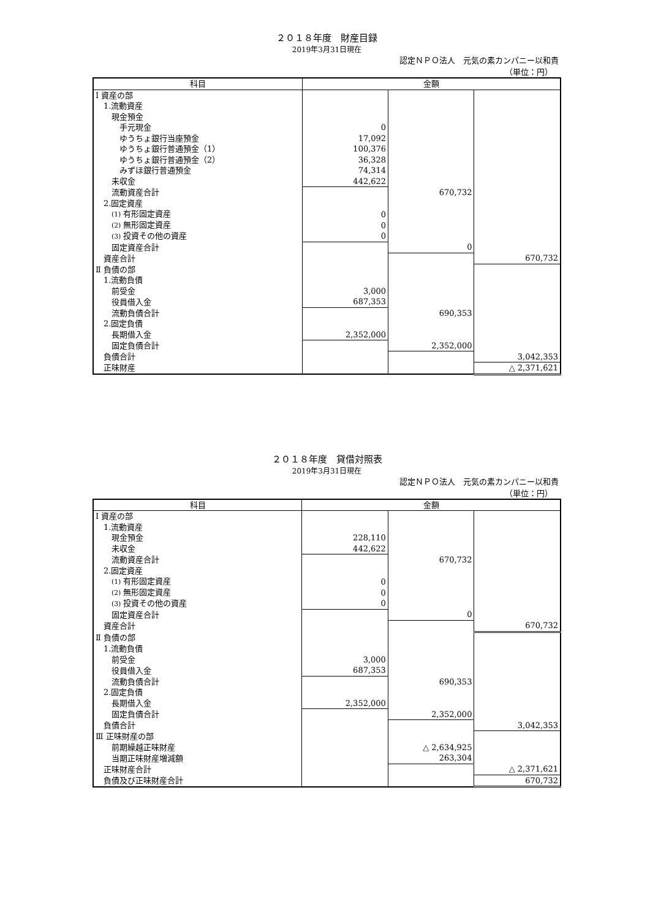２０１８年度　財産目録
2019年3月31日現在
認定ＮＰＯ法人　元気の素カンパニー以和貴
（単位：円）
| 科目 | 金額 | | |
| --- | --- | --- | --- |
| Ⅰ 資産の部 | | | |
| 1.流動資産 | | | |
| 現金預金 | | | |
| 手元現金 | 0 | | |
| ゆうちょ銀行当座預金 | 17,092 | | |
| ゆうちょ銀行普通預金（1） | 100,376 | | |
| ゆうちょ銀行普通預金（2） | 36,328 | | |
| みずほ銀行普通預金 | 74,314 | | |
| 未収金 | 442,622 | | |
| 流動資産合計 | | 670,732 | |
| 2.固定資産 | | | |
| (1) 有形固定資産 | 0 | | |
| (2) 無形固定資産 | 0 | | |
| (3) 投資その他の資産 | 0 | | |
| 固定資産合計 | | 0 | |
| 資産合計 | | | 670,732 |
| Ⅱ 負債の部 | | | |
| 1.流動負債 | | | |
| 前受金 | 3,000 | | |
| 役員借入金 | 687,353 | | |
| 流動負債合計 | | 690,353 | |
| 2.固定負債 | | | |
| 長期借入金 | 2,352,000 | | |
| 固定負債合計 | | 2,352,000 | |
| 負債合計 | | | 3,042,353 |
| 正味財産 | | | △ 2,371,621 |
２０１８年度　貸借対照表
2019年3月31日現在
認定ＮＰＯ法人　元気の素カンパニー以和貴
（単位：円）
| 科目 | 金額 | | |
| --- | --- | --- | --- |
| Ⅰ 資産の部 | | | |
| 1.流動資産 | | | |
| 現金預金 | 228,110 | | |
| 未収金 | 442,622 | | |
| 流動資産合計 | | 670,732 | |
| 2.固定資産 | | | |
| (1) 有形固定資産 | 0 | | |
| (2) 無形固定資産 | 0 | | |
| (3) 投資その他の資産 | 0 | | |
| 固定資産合計 | | 0 | |
| 資産合計 | | | 670,732 |
| Ⅱ 負債の部 | | | |
| 1.流動負債 | | | |
| 前受金 | 3,000 | | |
| 役員借入金 | 687,353 | | |
| 流動負債合計 | | 690,353 | |
| 2.固定負債 | | | |
| 長期借入金 | 2,352,000 | | |
| 固定負債合計 | | 2,352,000 | |
| 負債合計 | | | 3,042,353 |
| Ⅲ 正味財産の部 | | | |
| 前期繰越正味財産 | | △ 2,634,925 | |
| 当期正味財産増減額 | | 263,304 | |
| 正味財産合計 | | | △ 2,371,621 |
| 負債及び正味財産合計 | | | 670,732 |